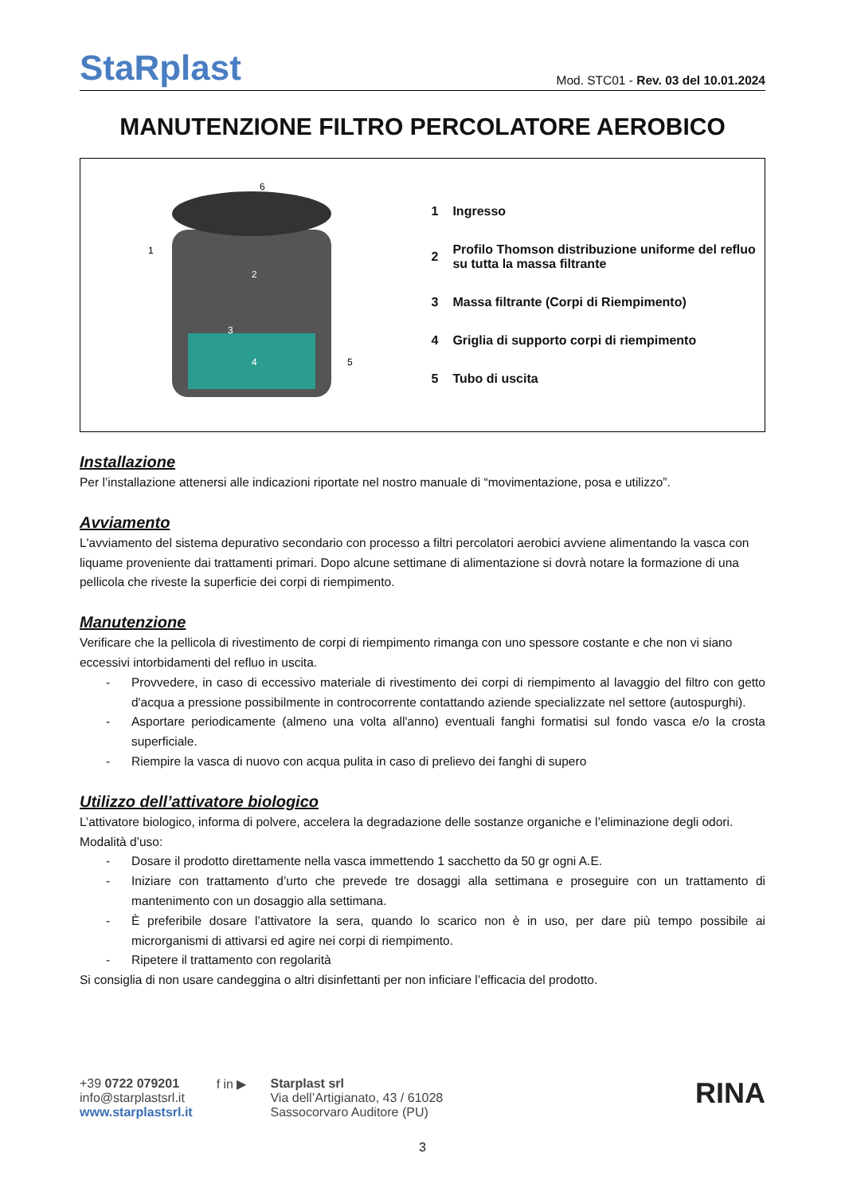StaRplast
Mod. STC01 - Rev. 03 del 10.01.2024
MANUTENZIONE FILTRO PERCOLATORE AEROBICO
| 1 2 3 4 5 6 | / 1 / Ingresso / / 2 / Profilo Thomson distribuzione uniforme del refluo su tutta la massa filtrante / / 3 / Massa filtrante (Corpi di Riempimento) / / 4 / Griglia di supporto corpi di riempimento / / 5 / Tubo di uscita / |
Installazione
Per l’installazione attenersi alle indicazioni riportate nel nostro manuale di “movimentazione, posa e utilizzo”.
Avviamento
L'avviamento del sistema depurativo secondario con processo a filtri percolatori aerobici avviene alimentando la vasca con liquame proveniente dai trattamenti primari. Dopo alcune settimane di alimentazione si dovrà notare la formazione di una pellicola che riveste la superficie dei corpi di riempimento.
Manutenzione
Verificare che la pellicola di rivestimento de corpi di riempimento rimanga con uno spessore costante e che non vi siano eccessivi intorbidamenti del refluo in uscita.
- Provvedere, in caso di eccessivo materiale di rivestimento dei corpi di riempimento al lavaggio del filtro con getto d'acqua a pressione possibilmente in controcorrente contattando aziende specializzate nel settore (autospurghi).
- Asportare periodicamente (almeno una volta all'anno) eventuali fanghi formatisi sul fondo vasca e/o la crosta superficiale.
- Riempire la vasca di nuovo con acqua pulita in caso di prelievo dei fanghi di supero
Utilizzo dell’attivatore biologico
L’attivatore biologico, informa di polvere, accelera la degradazione delle sostanze organiche e l’eliminazione degli odori.
Modalità d’uso:
- Dosare il prodotto direttamente nella vasca immettendo 1 sacchetto da 50 gr ogni A.E.
- Iniziare con trattamento d’urto che prevede tre dosaggi alla settimana e proseguire con un trattamento di mantenimento con un dosaggio alla settimana.
- È preferibile dosare l’attivatore la sera, quando lo scarico non è in uso, per dare più tempo possibile ai microrganismi di attivarsi ed agire nei corpi di riempimento.
- Ripetere il trattamento con regolarità
Si consiglia di non usare candeggina o altri disinfettanti per non inficiare l’efficacia del prodotto.
+39 0722 079201
info@starplastsrl.it
www.starplastsrl.it
f in ▶ Starplast srl
Via dell’Artigianato, 43 / 61028
Sassocorvaro Auditore (PU)
RINA
3